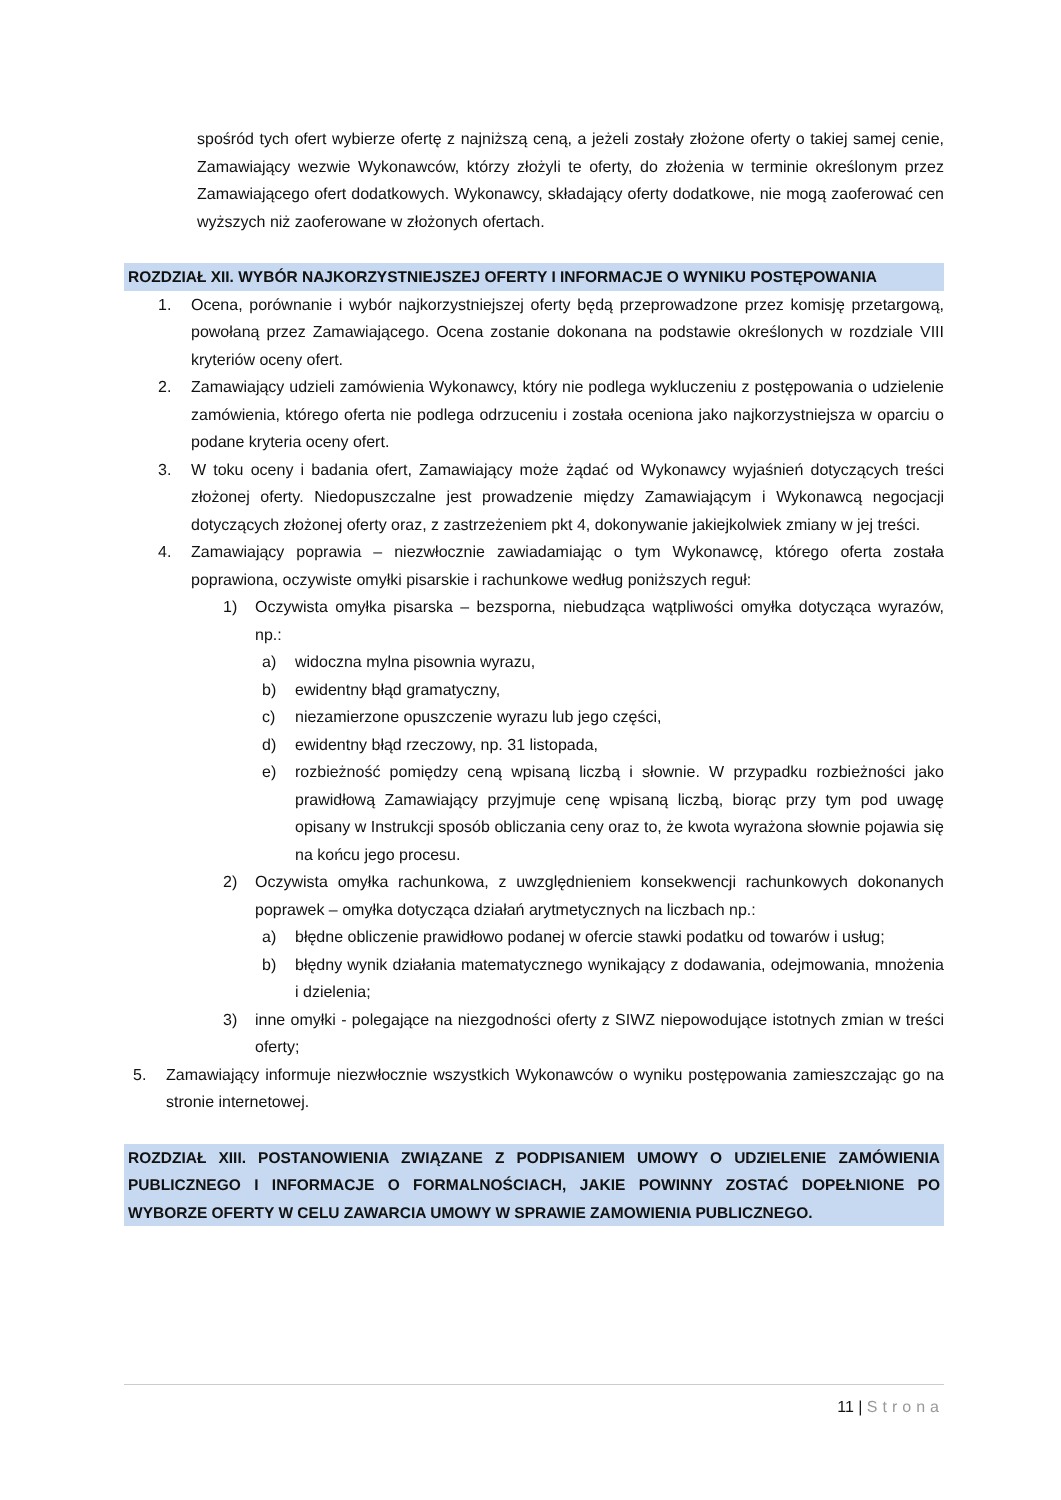spośród tych ofert wybierze ofertę z najniższą ceną, a jeżeli zostały złożone oferty o takiej samej cenie, Zamawiający wezwie Wykonawców, którzy złożyli te oferty, do złożenia w terminie określonym przez Zamawiającego ofert dodatkowych. Wykonawcy, składający oferty dodatkowe, nie mogą zaoferować cen wyższych niż zaoferowane w złożonych ofertach.
ROZDZIAŁ XII. WYBÓR NAJKORZYSTNIEJSZEJ OFERTY I INFORMACJE O WYNIKU POSTĘPOWANIA
1. Ocena, porównanie i wybór najkorzystniejszej oferty będą przeprowadzone przez komisję przetargową, powołaną przez Zamawiającego. Ocena zostanie dokonana na podstawie określonych w rozdziale VIII kryteriów oceny ofert.
2. Zamawiający udzieli zamówienia Wykonawcy, który nie podlega wykluczeniu z postępowania o udzielenie zamówienia, którego oferta nie podlega odrzuceniu i została oceniona jako najkorzystniejsza w oparciu o podane kryteria oceny ofert.
3. W toku oceny i badania ofert, Zamawiający może żądać od Wykonawcy wyjaśnień dotyczących treści złożonej oferty. Niedopuszczalne jest prowadzenie między Zamawiającym i Wykonawcą negocjacji dotyczących złożonej oferty oraz, z zastrzeżeniem pkt 4, dokonywanie jakiejkolwiek zmiany w jej treści.
4. Zamawiający poprawia – niezwłocznie zawiadamiając o tym Wykonawcę, którego oferta została poprawiona, oczywiste omyłki pisarskie i rachunkowe według poniższych reguł:
1) Oczywista omyłka pisarska – bezsporna, niebudząca wątpliwości omyłka dotycząca wyrazów, np.:
a) widoczna mylna pisownia wyrazu,
b) ewidentny błąd gramatyczny,
c) niezamierzone opuszczenie wyrazu lub jego części,
d) ewidentny błąd rzeczowy, np. 31 listopada,
e) rozbieżność pomiędzy ceną wpisaną liczbą i słownie. W przypadku rozbieżności jako prawidłową Zamawiający przyjmuje cenę wpisaną liczbą, biorąc przy tym pod uwagę opisany w Instrukcji sposób obliczania ceny oraz to, że kwota wyrażona słownie pojawia się na końcu jego procesu.
2) Oczywista omyłka rachunkowa, z uwzględnieniem konsekwencji rachunkowych dokonanych poprawek – omyłka dotycząca działań arytmetycznych na liczbach np.:
a) błędne obliczenie prawidłowo podanej w ofercie stawki podatku od towarów i usług;
b) błędny wynik działania matematycznego wynikający z dodawania, odejmowania, mnożenia i dzielenia;
3) inne omyłki - polegające na niezgodności oferty z SIWZ niepowodujące istotnych zmian w treści oferty;
5. Zamawiający informuje niezwłocznie wszystkich Wykonawców o wyniku postępowania zamieszczając go na stronie internetowej.
ROZDZIAŁ XIII. POSTANOWIENIA ZWIĄZANE Z PODPISANIEM UMOWY O UDZIELENIE ZAMÓWIENIA PUBLICZNEGO I INFORMACJE O FORMALNOŚCIACH, JAKIE POWINNY ZOSTAĆ DOPEŁNIONE PO WYBORZE OFERTY W CELU ZAWARCIA UMOWY W SPRAWIE ZAMOWIENIA PUBLICZNEGO.
11 | Strona